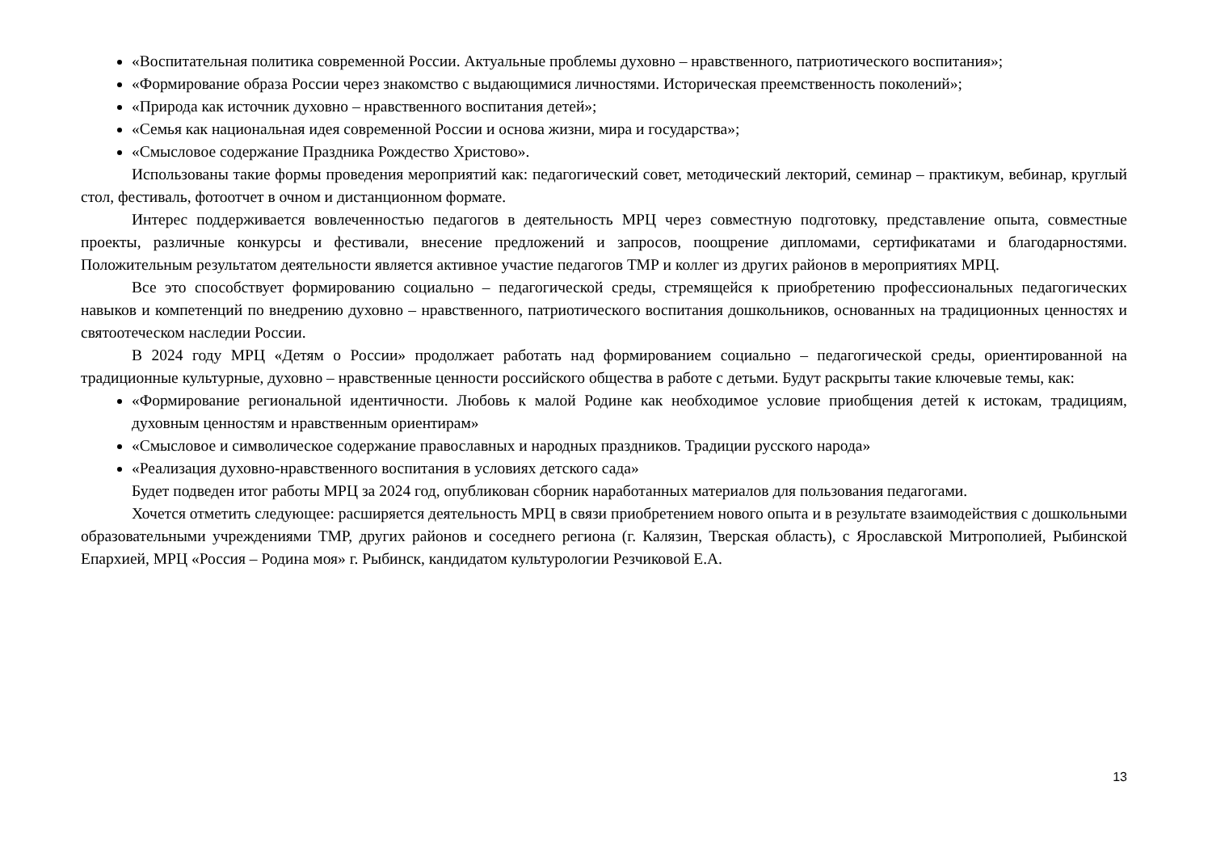«Воспитательная политика современной России. Актуальные проблемы духовно – нравственного, патриотического воспитания»;
«Формирование образа России через знакомство с выдающимися личностями. Историческая преемственность поколений»;
«Природа как источник духовно – нравственного воспитания детей»;
«Семья как национальная идея современной России и основа жизни, мира и государства»;
«Смысловое содержание Праздника Рождество Христово».
Использованы такие формы проведения мероприятий как: педагогический совет, методический лекторий, семинар – практикум, вебинар, круглый стол, фестиваль, фотоотчет в очном и дистанционном формате.
Интерес поддерживается вовлеченностью педагогов в деятельность МРЦ через совместную подготовку, представление опыта, совместные проекты, различные конкурсы и фестивали, внесение предложений и запросов, поощрение дипломами, сертификатами и благодарностями. Положительным результатом деятельности является активное участие педагогов ТМР и коллег из других районов в мероприятиях МРЦ.
Все это способствует формированию социально – педагогической среды, стремящейся к приобретению профессиональных педагогических навыков и компетенций по внедрению духовно – нравственного, патриотического воспитания дошкольников, основанных на традиционных ценностях и святоотеческом наследии России.
В 2024 году МРЦ «Детям о России» продолжает работать над формированием социально – педагогической среды, ориентированной на традиционные культурные, духовно – нравственные ценности российского общества в работе с детьми. Будут раскрыты такие ключевые темы, как:
«Формирование региональной идентичности. Любовь к малой Родине как необходимое условие приобщения детей к истокам, традициям, духовным ценностям и нравственным ориентирам»
«Смысловое и символическое содержание православных и народных праздников. Традиции русского народа»
«Реализация духовно-нравственного воспитания в условиях детского сада»
Будет подведен итог работы МРЦ за 2024 год, опубликован сборник наработанных материалов для пользования педагогами.
Хочется отметить следующее: расширяется деятельность МРЦ в связи приобретением нового опыта и в результате взаимодействия с дошкольными образовательными учреждениями ТМР, других районов и соседнего региона (г. Калязин, Тверская область), с Ярославской Митрополией, Рыбинской Епархией, МРЦ «Россия – Родина моя» г. Рыбинск, кандидатом культурологии Резчиковой Е.А.
13